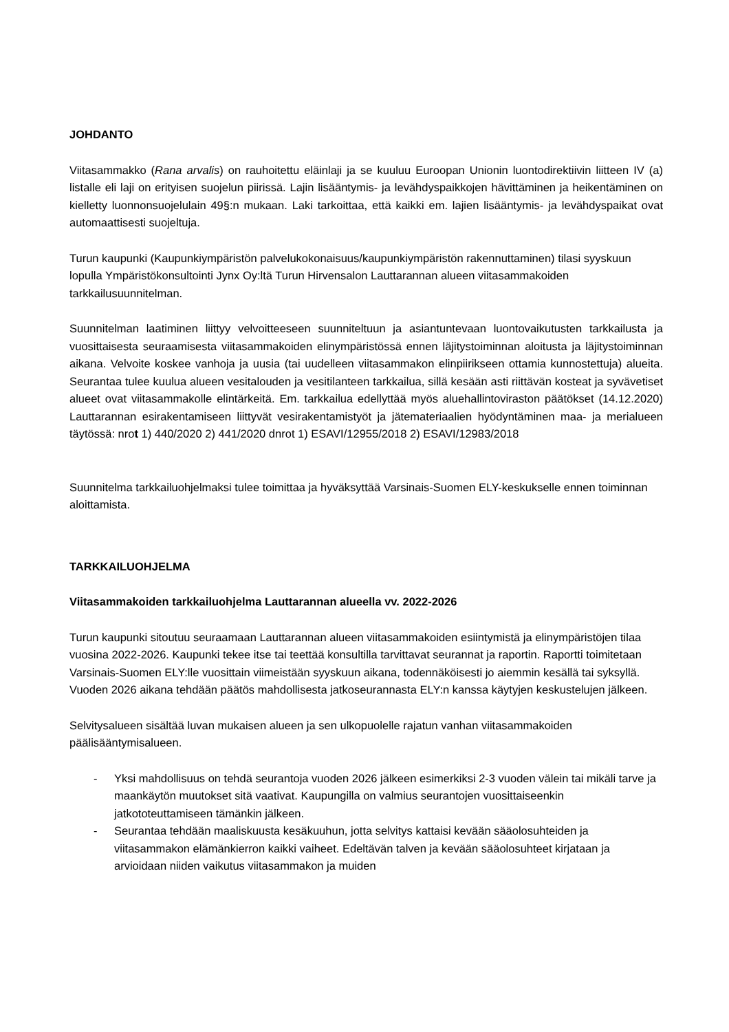JOHDANTO
Viitasammakko (Rana arvalis) on rauhoitettu eläinlaji ja se kuuluu Euroopan Unionin luontodirektiivin liitteen IV (a) listalle eli laji on erityisen suojelun piirissä. Lajin lisääntymis- ja levähdyspaikkojen hävittäminen ja heikentäminen on kielletty luonnonsuojelulain 49§:n mukaan. Laki tarkoittaa, että kaikki em. lajien lisääntymis- ja levähdyspaikat ovat automaattisesti suojeltuja.
Turun kaupunki (Kaupunkiympäristön palvelukokonaisuus/kaupunkiympäristön rakennuttaminen) tilasi syyskuun lopulla Ympäristökonsultointi Jynx Oy:ltä Turun Hirvensalon Lauttarannan alueen viitasammakoiden tarkkailusuunnitelman.
Suunnitelman laatiminen liittyy velvoitteeseen suunniteltuun ja asiantuntevaan luontovaikutusten tarkkailusta ja vuosittaisesta seuraamisesta viitasammakoiden elinympäristössä ennen läjitystoiminnan aloitusta ja läjitystoiminnan aikana. Velvoite koskee vanhoja ja uusia (tai uudelleen viitasammakon elinpiirikseen ottamia kunnostettuja) alueita. Seurantaa tulee kuulua alueen vesitalouden ja vesitilanteen tarkkailua, sillä kesään asti riittävän kosteat ja syvävetiset alueet ovat viitasammakolle elintärkeitä. Em. tarkkailua edellyttää myös aluehallintoviraston päätökset (14.12.2020) Lauttarannan esirakentamiseen liittyvät vesirakentamistyöt ja jätemateriaalien hyödyntäminen maa- ja merialueen täytössä: nrot 1) 440/2020 2) 441/2020 dnrot 1) ESAVI/12955/2018 2) ESAVI/12983/2018
Suunnitelma tarkkailuohjelmaksi tulee toimittaa ja hyväksyttää Varsinais-Suomen ELY-keskukselle ennen toiminnan aloittamista.
TARKKAILUOHJELMA
Viitasammakoiden tarkkailuohjelma Lauttarannan alueella vv. 2022-2026
Turun kaupunki sitoutuu seuraamaan Lauttarannan alueen viitasammakoiden esiintymistä ja elinympäristöjen tilaa vuosina 2022-2026. Kaupunki tekee itse tai teettää konsultilla tarvittavat seurannat ja raportin. Raportti toimitetaan Varsinais-Suomen ELY:lle vuosittain viimeistään syyskuun aikana, todennäköisesti jo aiemmin kesällä tai syksyllä. Vuoden 2026 aikana tehdään päätös mahdollisesta jatkoseurannasta ELY:n kanssa käytyjen keskustelujen jälkeen.
Selvitysalueen sisältää luvan mukaisen alueen ja sen ulkopuolelle rajatun vanhan viitasammakoiden päälisääntymisalueen.
- Yksi mahdollisuus on tehdä seurantoja vuoden 2026 jälkeen esimerkiksi 2-3 vuoden välein tai mikäli tarve ja maankäytön muutokset sitä vaativat. Kaupungilla on valmius seurantojen vuosittaiseenkin jatkototeuttamiseen tämänkin jälkeen.
- Seurantaa tehdään maaliskuusta kesäkuuhun, jotta selvitys kattaisi kevään sääolosuhteiden ja viitasammakon elämänkierron kaikki vaiheet. Edeltävän talven ja kevään sääolosuhteet kirjataan ja arvioidaan niiden vaikutus viitasammakon ja muiden